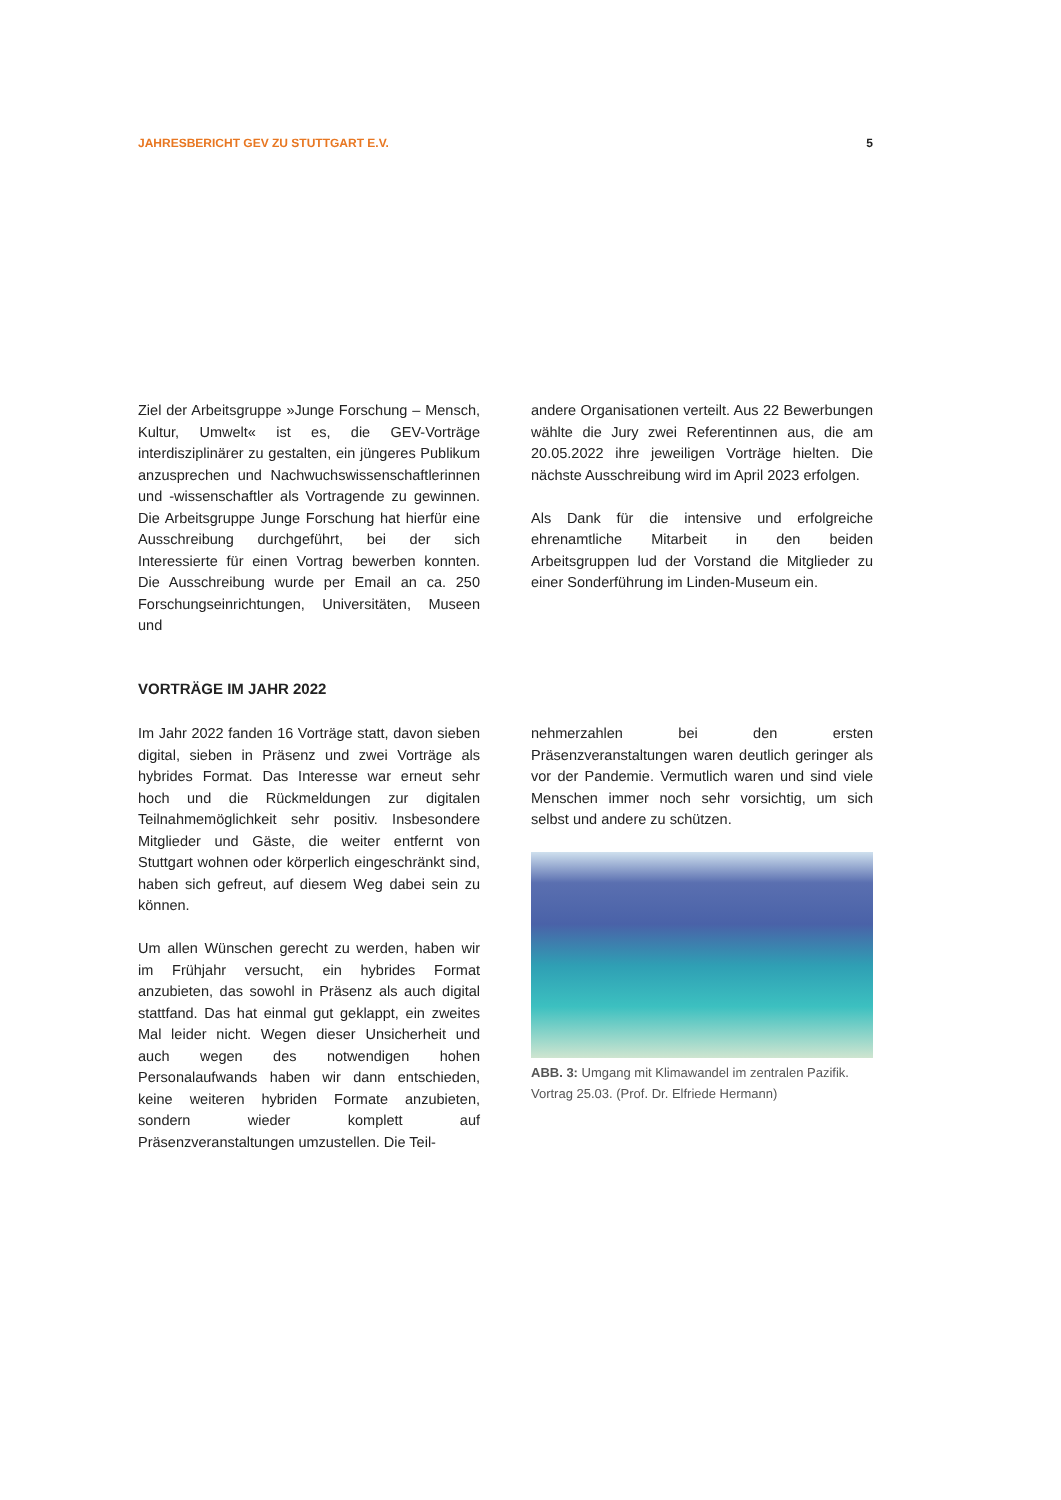JAHRESBERICHT GEV ZU STUTTGART E.V. 5
Ziel der Arbeitsgruppe »Junge Forschung – Mensch, Kultur, Umwelt« ist es, die GEV-Vorträge interdisziplinärer zu gestalten, ein jüngeres Publikum anzusprechen und Nachwuchswissenschaftlerinnen und -wissenschaftler als Vortragende zu gewinnen. Die Arbeitsgruppe Junge Forschung hat hierfür eine Ausschreibung durchgeführt, bei der sich Interessierte für einen Vortrag bewerben konnten. Die Ausschreibung wurde per Email an ca. 250 Forschungseinrichtungen, Universitäten, Museen und
andere Organisationen verteilt. Aus 22 Bewerbungen wählte die Jury zwei Referentinnen aus, die am 20.05.2022 ihre jeweiligen Vorträge hielten. Die nächste Ausschreibung wird im April 2023 erfolgen.
Als Dank für die intensive und erfolgreiche ehrenamtliche Mitarbeit in den beiden Arbeitsgruppen lud der Vorstand die Mitglieder zu einer Sonderführung im Linden-Museum ein.
VORTRÄGE IM JAHR 2022
Im Jahr 2022 fanden 16 Vorträge statt, davon sieben digital, sieben in Präsenz und zwei Vorträge als hybrides Format. Das Interesse war erneut sehr hoch und die Rückmeldungen zur digitalen Teilnahmemöglichkeit sehr positiv. Insbesondere Mitglieder und Gäste, die weiter entfernt von Stuttgart wohnen oder körperlich eingeschränkt sind, haben sich gefreut, auf diesem Weg dabei sein zu können.
Um allen Wünschen gerecht zu werden, haben wir im Frühjahr versucht, ein hybrides Format anzubieten, das sowohl in Präsenz als auch digital stattfand. Das hat einmal gut geklappt, ein zweites Mal leider nicht. Wegen dieser Unsicherheit und auch wegen des notwendigen hohen Personalaufwands haben wir dann entschieden, keine weiteren hybriden Formate anzubieten, sondern wieder komplett auf Präsenzveranstaltungen umzustellen. Die Teil-
nehmerzahlen bei den ersten Präsenzveranstaltungen waren deutlich geringer als vor der Pandemie. Vermutlich waren und sind viele Menschen immer noch sehr vorsichtig, um sich selbst und andere zu schützen.
ABB. 3: Umgang mit Klimawandel im zentralen Pazifik. Vortrag 25.03. (Prof. Dr. Elfriede Hermann)